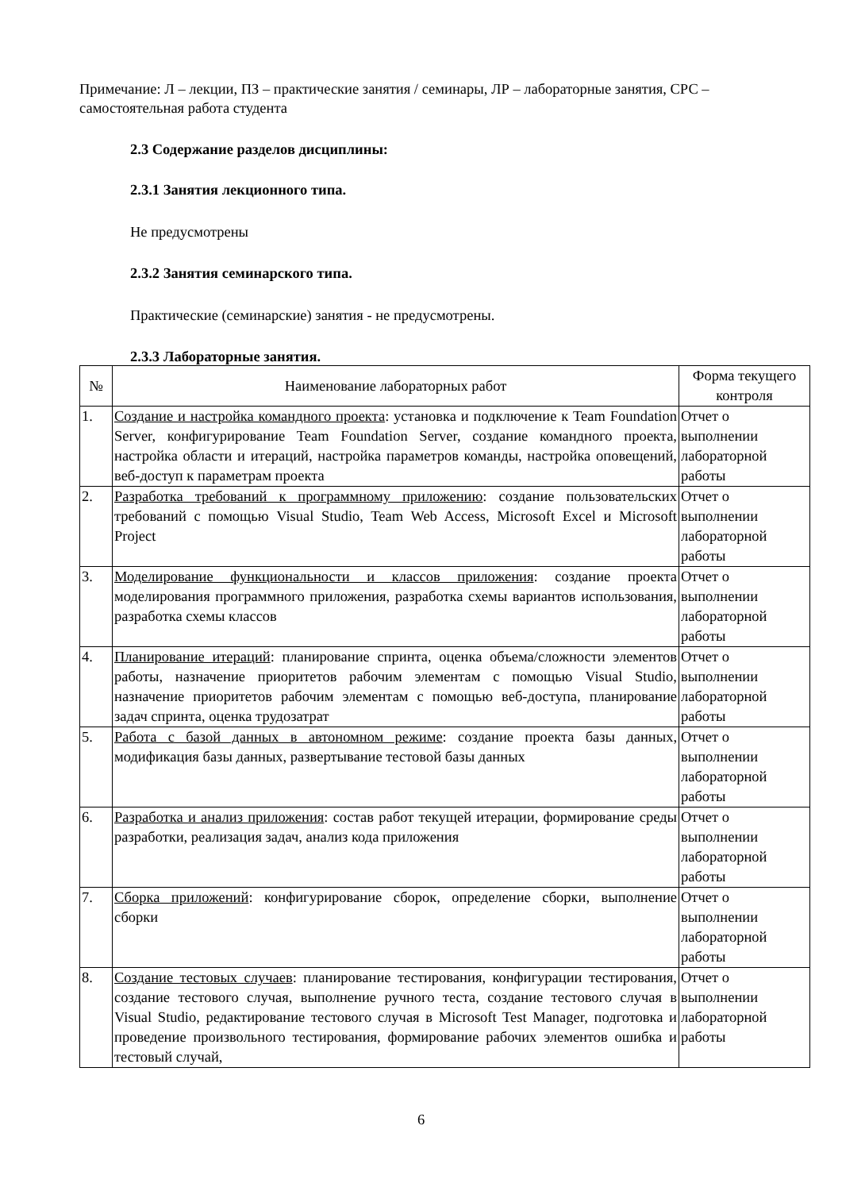Примечание: Л – лекции, ПЗ – практические занятия / семинары, ЛР – лабораторные занятия, СРС – самостоятельная работа студента
2.3 Содержание разделов дисциплины:
2.3.1 Занятия лекционного типа.
Не предусмотрены
2.3.2 Занятия семинарского типа.
Практические (семинарские) занятия - не предусмотрены.
2.3.3 Лабораторные занятия.
| № | Наименование лабораторных работ | Форма текущего контроля |
| --- | --- | --- |
| 1. | Создание и настройка командного проекта : установка и подключение к Team Foundation Server, конфигурирование Team Foundation Server, создание командного проекта, настройка области и итераций, настройка параметров команды, настройка оповещений, веб-доступ к параметрам проекта | Отчет о выполнении лабораторной работы |
| 2. | Разработка требований к программному приложению : создание пользовательских требований с помощью Visual Studio, Team Web Access, Microsoft Excel и Microsoft Project | Отчет о выполнении лабораторной работы |
| 3. | Моделирование функциональности и классов приложения : создание проекта моделирования программного приложения, разработка схемы вариантов использования, разработка схемы классов | Отчет о выполнении лабораторной работы |
| 4. | Планирование итераций : планирование спринта, оценка объема/сложности элементов работы, назначение приоритетов рабочим элементам с помощью Visual Studio, назначение приоритетов рабочим элементам с помощью веб-доступа, планирование задач спринта, оценка трудозатрат | Отчет о выполнении лабораторной работы |
| 5. | Работа с базой данных в автономном режиме : создание проекта базы данных, модификация базы данных, развертывание тестовой базы данных | Отчет о выполнении лабораторной работы |
| 6. | Разработка и анализ приложения : состав работ текущей итерации, формирование среды разработки, реализация задач, анализ кода приложения | Отчет о выполнении лабораторной работы |
| 7. | Сборка приложений : конфигурирование сборок, определение сборки, выполнение сборки | Отчет о выполнении лабораторной работы |
| 8. | Создание тестовых случаев : планирование тестирования, конфигурации тестирования, создание тестового случая, выполнение ручного теста, создание тестового случая в Visual Studio, редактирование тестового случая в Microsoft Test Manager, подготовка и проведение произвольного тестирования, формирование рабочих элементов ошибка и тестовый случай, | Отчет о выполнении лабораторной работы |
6